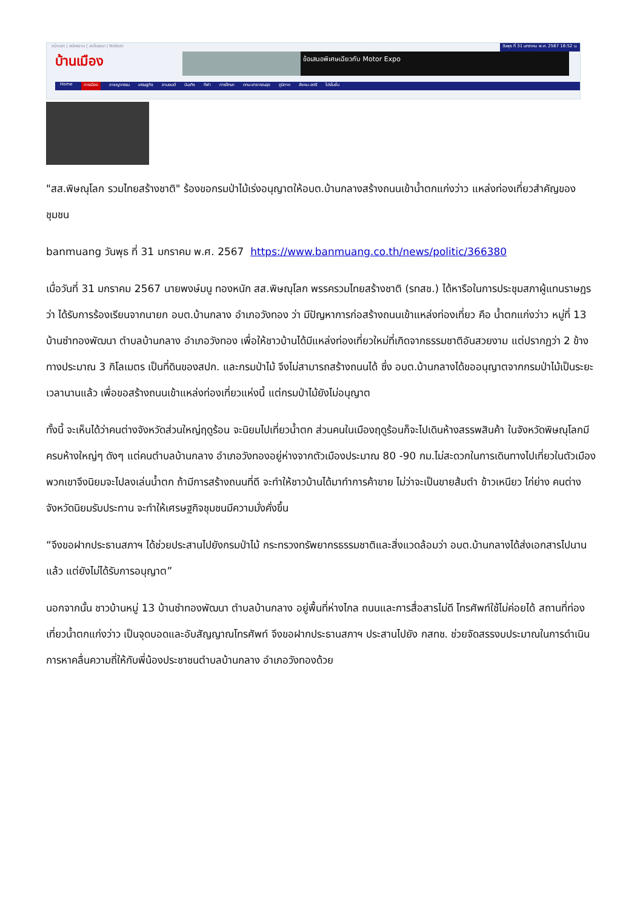หน้าแรก | สมัครงาน | ลงโฆษณา | ติดต่อเรา วันพุธ ที่ 31 มกราคม พ.ศ. 2567 16:52 น.
บ้านเมือง
ข้อเสนอพิเศษเฉียวกับ Motor Expo
Home การเมือง อาชญากรรม เศรษฐกิจ ยานยนต์ บันเทิง กีฬา การศึกษา กทม-สาธารณสุข ภูมิภาค สังคม-สตรี ไปรโมชั่น
"สส.พิษณุโลก รวมไทยสร้างชาติ" ร้องขอกรมป่าไม้เร่งอนุญาตให้อบต.บ้านกลางสร้างถนนเข้าน้ำตกแก่งว่าว แหล่งท่องเที่ยวสำคัญของชุมชน
banmuang วันพุธ ที่ 31 มกราคม พ.ศ. 2567 https://www.banmuang.co.th/news/politic/366380
เมื่อวันที่ 31 มกราคม 2567 นายพงษ์มนู ทองหนัก สส.พิษณุโลก พรรครวมไทยสร้างชาติ (รทสช.) ได้หารือในการประชุมสภาผู้แทนราษฎรว่า ได้รับการร้องเรียนจากนายก อบต.บ้านกลาง อำเภอวังทอง ว่า มีปัญหาการก่อสร้างถนนเข้าแหล่งท่องเที่ยว คือ น้ำตกแก่งว่าว หมู่ที่ 13 บ้านซำทองพัฒนา ตำบลบ้านกลาง อำเภอวังทอง เพื่อให้ชาวบ้านได้มีแหล่งท่องเที่ยวใหม่ที่เกิดจากธรรมชาติอันสวยงาม แต่ปรากฏว่า 2 ข้างทางประมาณ 3 กิโลเมตร เป็นที่ดินของสปก. และกรมป่าไม้ จึงไม่สามารถสร้างถนนได้ ซึ่ง อบต.บ้านกลางได้ขออนุญาตจากกรมป่าไม้เป็นระยะเวลานานแล้ว เพื่อขอสร้างถนนเข้าแหล่งท่องเที่ยวแห่งนี้ แต่กรมป่าไม้ยังไม่อนุญาต
ทั้งนี้ จะเห็นได้ว่าคนต่างจังหวัดส่วนใหญ่ฤดูร้อน จะนิยมไปเที่ยวน้ำตก ส่วนคนในเมืองฤดูร้อนก็จะไปเดินห้างสรรพสินค้า ในจังหวัดพิษณุโลกมีครบห้างใหญ่ๆ ดังๆ แต่คนตำบลบ้านกลาง อำเภอวังทองอยู่ห่างจากตัวเมืองประมาณ 80 -90 กม.ไม่สะดวกในการเดินทางไปเที่ยวในตัวเมือง พวกเขาจึงนิยมจะไปลงเล่นน้ำตก ถ้ามีการสร้างถนนที่ดี จะทำให้ชาวบ้านได้มาทำการค้าขาย ไม่ว่าจะเป็นขายส้มตำ ข้าวเหนียว ไก่ย่าง คนต่างจังหวัดนิยมรับประทาน จะทำให้เศรษฐกิจชุมชนมีความมั่งคั่งขึ้น
“จึงขอฝากประธานสภาฯ ได้ช่วยประสานไปยังกรมป่าไม้ กระทรวงทรัพยากรธรรมชาติและสิ่งแวดล้อมว่า อบต.บ้านกลางได้ส่งเอกสารไปนานแล้ว แต่ยังไม่ได้รับการอนุญาต”
นอกจากนั้น ชาวบ้านหมู่ 13 บ้านซำทองพัฒนา ตำบลบ้านกลาง อยู่พื้นที่ห่างไกล ถนนและการสื่อสารไม่ดี โทรศัพท์ใช้ไม่ค่อยได้ สถานที่ท่องเที่ยวน้ำตกแก่งว่าว เป็นจุดบอดและอับสัญญาณโทรศัพท์ จึงขอฝากประธานสภาฯ ประสานไปยัง กสทช. ช่วยจัดสรรงบประมาณในการดำเนินการหาคลื่นความถี่ให้กับพี่น้องประชาชนตำบลบ้านกลาง อำเภอวังทองด้วย